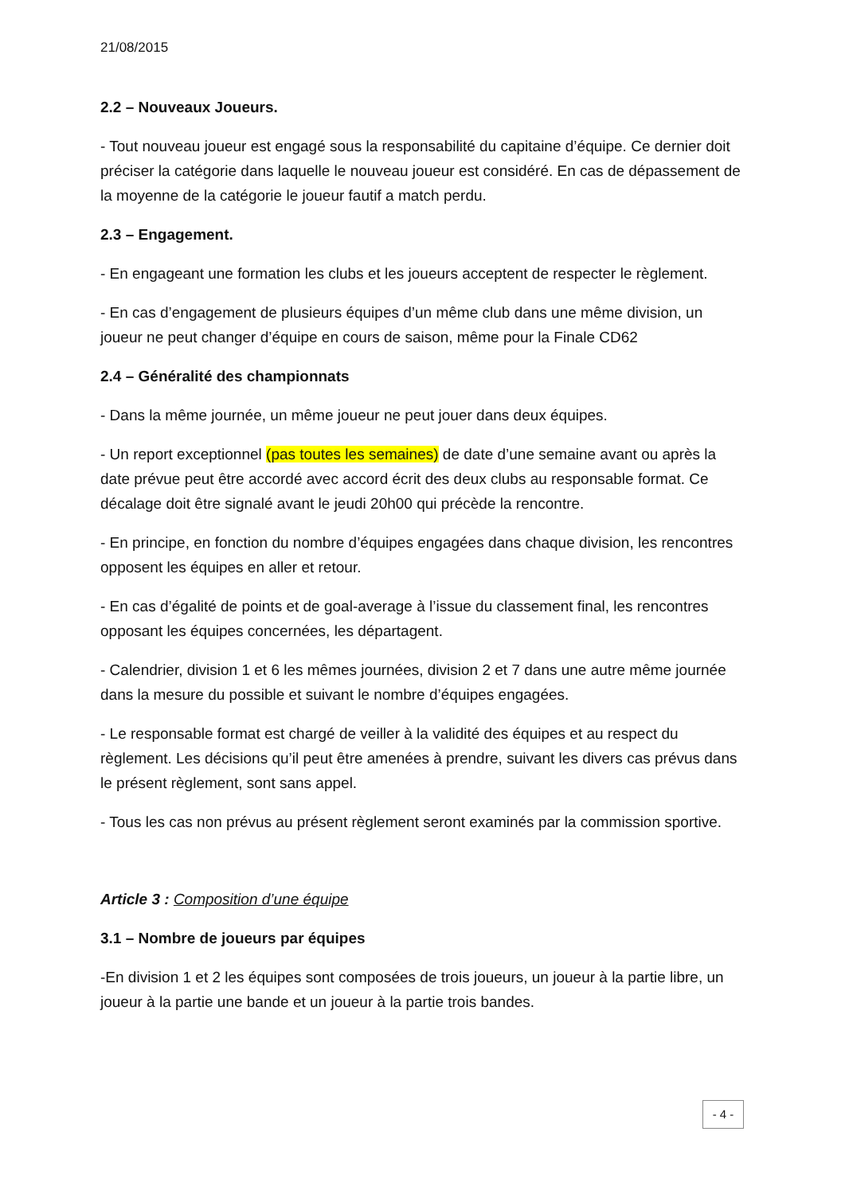21/08/2015
2.2 – Nouveaux Joueurs.
- Tout nouveau joueur est engagé sous la responsabilité du capitaine d’équipe. Ce dernier doit préciser la catégorie dans laquelle le nouveau joueur est considéré. En cas de dépassement de la moyenne de la catégorie le joueur fautif a match perdu.
2.3 – Engagement.
- En engageant une formation les clubs et les joueurs acceptent de respecter le règlement.
- En cas d’engagement de plusieurs équipes d’un même club dans une même division, un joueur ne peut changer d’équipe en cours de saison, même pour la Finale CD62
2.4 – Généralité des championnats
- Dans la même journée, un même joueur ne peut jouer dans deux équipes.
- Un report exceptionnel (pas toutes les semaines) de date d’une semaine avant ou après la date prévue peut être accordé avec accord écrit des deux clubs au responsable format. Ce décalage doit être signalé avant le jeudi 20h00 qui précède la rencontre.
- En principe, en fonction du nombre d’équipes engagées dans chaque division, les rencontres opposent les équipes en aller et retour.
- En cas d’égalité de points et de goal-average à l’issue du classement final, les rencontres opposant les équipes concernées, les départagent.
- Calendrier, division 1 et 6 les mêmes journées, division 2 et 7 dans une autre même journée dans la mesure du possible et suivant le nombre d’équipes engagées.
- Le responsable format est chargé de veiller à la validité des équipes et au respect du règlement. Les décisions qu’il peut être amenées à prendre, suivant les divers cas prévus dans le présent règlement, sont sans appel.
- Tous les cas non prévus au présent règlement seront examinés par la commission sportive.
Article 3 : Composition d’une équipe
3.1 – Nombre de joueurs par équipes
-En division 1 et 2 les équipes sont composées de trois joueurs, un joueur à la partie libre, un joueur à la partie une bande et un joueur à la partie trois bandes.
- 4 -